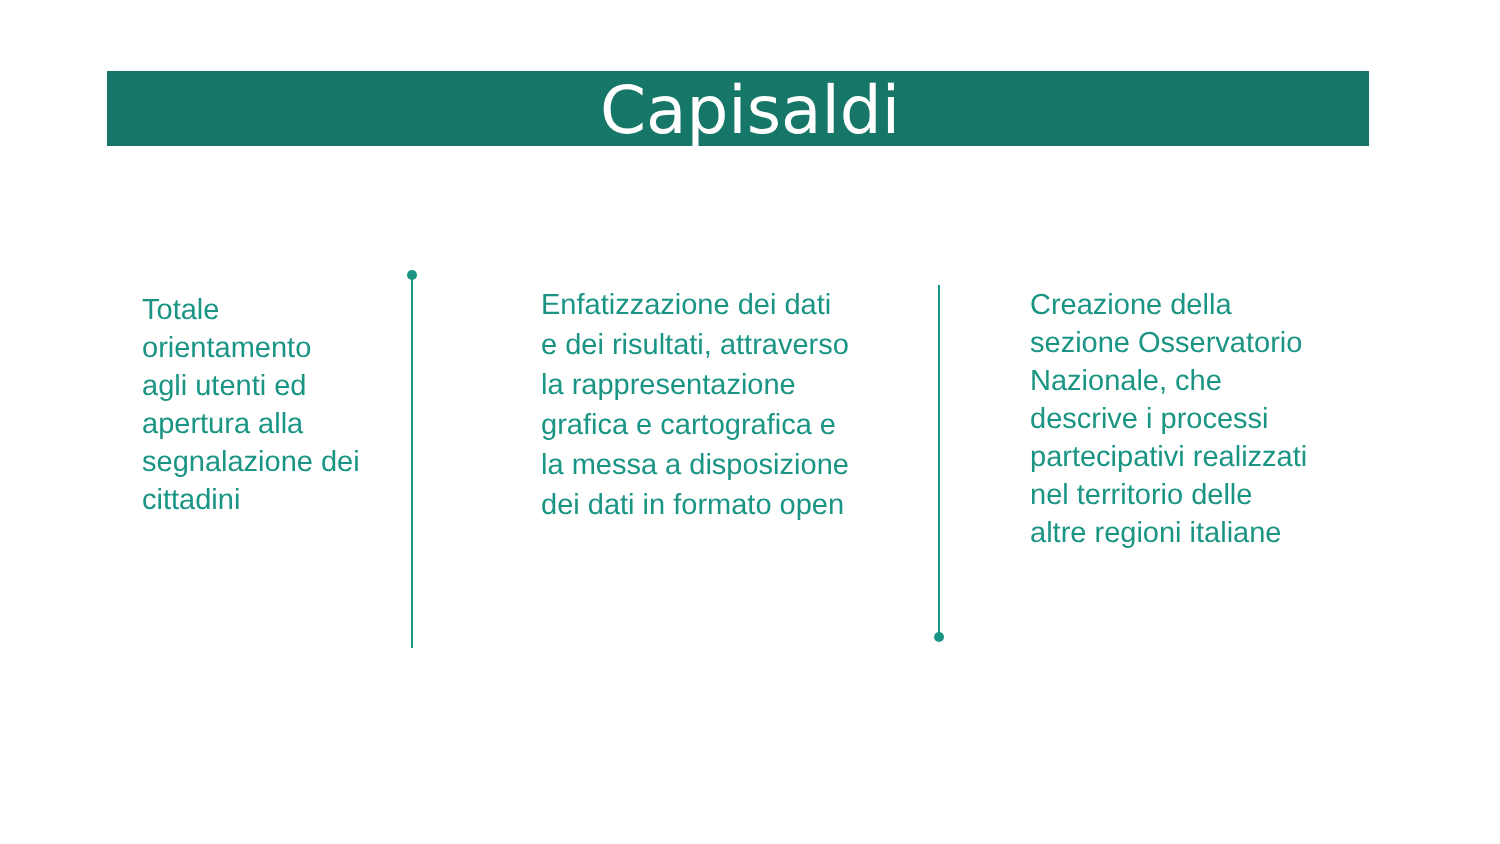Capisaldi
Totale orientamento agli utenti ed apertura alla segnalazione dei cittadini
Enfatizzazione dei dati e dei risultati, attraverso la rappresentazione grafica e cartografica e la messa a disposizione dei dati in formato open
Creazione della sezione Osservatorio Nazionale, che descrive i processi partecipativi realizzati nel territorio delle altre regioni italiane